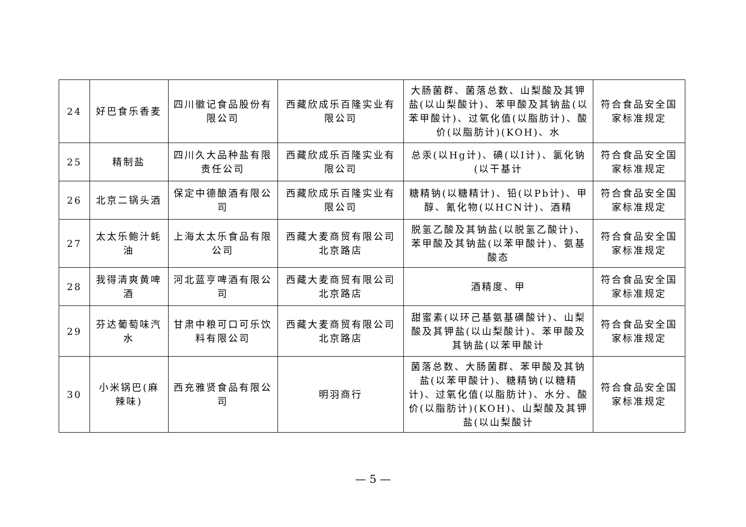| 24 | 好巴食乐香麦 | 四川徽记食品股份有限公司 | 西藏欣成乐百隆实业有限公司 | 大肠菌群、菌落总数、山梨酸及其钾盐(以山梨酸计)、苯甲酸及其钠盐(以苯甲酸计)、过氧化值(以脂肪计)、酸价(以脂肪计)(KOH)、水 | 符合食品安全国家标准规定 |
| 25 | 精制盐 | 四川久大品种盐有限责任公司 | 西藏欣成乐百隆实业有限公司 | 总汞(以Hg计)、碘(以I计)、氯化钠(以干基计 | 符合食品安全国家标准规定 |
| 26 | 北京二锅头酒 | 保定中德酿酒有限公司 | 西藏欣成乐百隆实业有限公司 | 糖精钠(以糖精计)、铅(以Pb计)、甲醇、氰化物(以HCN计)、酒精 | 符合食品安全国家标准规定 |
| 27 | 太太乐鲍汁蚝油 | 上海太太乐食品有限公司 | 西藏大麦商贸有限公司北京路店 | 脱氢乙酸及其钠盐(以脱氢乙酸计)、苯甲酸及其钠盐(以苯甲酸计)、氨基酸态 | 符合食品安全国家标准规定 |
| 28 | 我得清爽黄啤酒 | 河北蓝亨啤酒有限公司 | 西藏大麦商贸有限公司北京路店 | 酒精度、甲 | 符合食品安全国家标准规定 |
| 29 | 芬达葡萄味汽水 | 甘肃中粮可口可乐饮料有限公司 | 西藏大麦商贸有限公司北京路店 | 甜蜜素(以环己基氨基磺酸计)、山梨酸及其钾盐(以山梨酸计)、苯甲酸及其钠盐(以苯甲酸计 | 符合食品安全国家标准规定 |
| 30 | 小米锅巴(麻辣味) | 西充雅贤食品有限公司 | 明羽商行 | 菌落总数、大肠菌群、苯甲酸及其钠盐(以苯甲酸计)、糖精钠(以糖精计)、过氧化值(以脂肪计)、水分、酸价(以脂肪计)(KOH)、山梨酸及其钾盐(以山梨酸计 | 符合食品安全国家标准规定 |
— 5 —